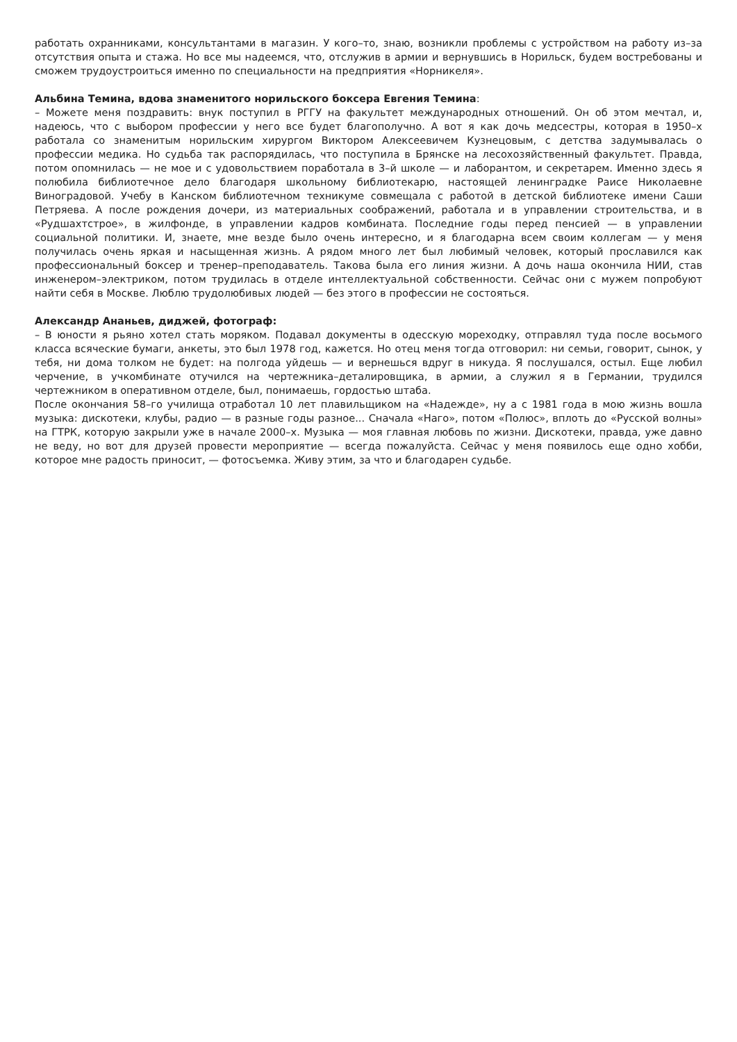работать охранниками, консультантами в магазин. У кого–то, знаю, возникли проблемы с устройством на работу из–за отсутствия опыта и стажа. Но все мы надеемся, что, отслужив в армии и вернувшись в Норильск, будем востребованы и сможем трудоустроиться именно по специальности на предприятия «Норникеля».
Альбина Темина, вдова знаменитого норильского боксера Евгения Темина:
– Можете меня поздравить: внук поступил в РГГУ на факультет международных отношений. Он об этом мечтал, и, надеюсь, что с выбором профессии у него все будет благополучно. А вот я как дочь медсестры, которая в 1950–х работала со знаменитым норильским хирургом Виктором Алексеевичем Кузнецовым, с детства задумывалась о профессии медика. Но судьба так распорядилась, что поступила в Брянске на лесохозяйственный факультет. Правда, потом опомнилась — не мое и с удовольствием поработала в 3–й школе — и лаборантом, и секретарем. Именно здесь я полюбила библиотечное дело благодаря школьному библиотекарю, настоящей ленинградке Раисе Николаевне Виноградовой. Учебу в Канском библиотечном техникуме совмещала с работой в детской библиотеке имени Саши Петряева. А после рождения дочери, из материальных соображений, работала и в управлении строительства, и в «Рудшахтстрое», в жилфонде, в управлении кадров комбината. Последние годы перед пенсией — в управлении социальной политики. И, знаете, мне везде было очень интересно, и я благодарна всем своим коллегам — у меня получилась очень яркая и насыщенная жизнь. А рядом много лет был любимый человек, который прославился как профессиональный боксер и тренер–преподаватель. Такова была его линия жизни. А дочь наша окончила НИИ, став инженером–электриком, потом трудилась в отделе интеллектуальной собственности. Сейчас они с мужем попробуют найти себя в Москве. Люблю трудолюбивых людей — без этого в профессии не состояться.
Александр Ананьев, диджей, фотограф:
– В юности я рьяно хотел стать моряком. Подавал документы в одесскую мореходку, отправлял туда после восьмого класса всяческие бумаги, анкеты, это был 1978 год, кажется. Но отец меня тогда отговорил: ни семьи, говорит, сынок, у тебя, ни дома толком не будет: на полгода уйдешь — и вернешься вдруг в никуда. Я послушался, остыл. Еще любил черчение, в учкомбинате отучился на чертежника–деталировщика, в армии, а служил я в Германии, трудился чертежником в оперативном отделе, был, понимаешь, гордостью штаба.
После окончания 58–го училища отработал 10 лет плавильщиком на «Надежде», ну а с 1981 года в мою жизнь вошла музыка: дискотеки, клубы, радио — в разные годы разное... Сначала «Наго», потом «Полюс», вплоть до «Русской волны» на ГТРК, которую закрыли уже в начале 2000–х. Музыка — моя главная любовь по жизни. Дискотеки, правда, уже давно не веду, но вот для друзей провести мероприятие — всегда пожалуйста. Сейчас у меня появилось еще одно хобби, которое мне радость приносит, — фотосъемка. Живу этим, за что и благодарен судьбе.